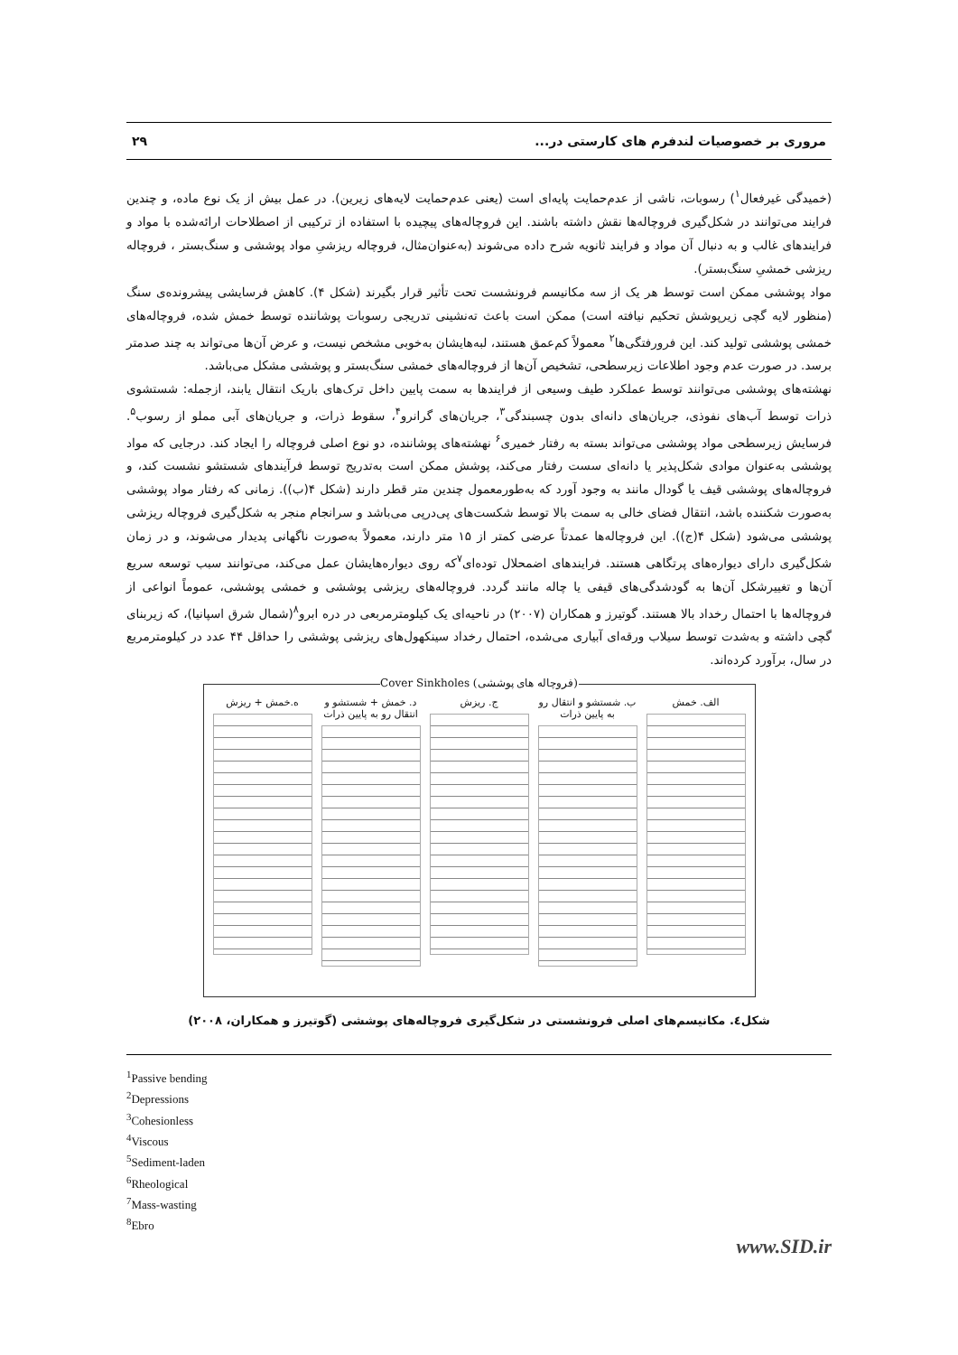مروری بر خصوصیات لندفرم های کارستی در... ۲۹
(خمیدگی غیرفعال<sup>۱</sup>) رسوبات، ناشی از عدم‌حمایت پایه‌ای است (یعنی عدم‌حمایت لایه‌های زیرین). در عمل بیش از یک نوع ماده، و چندین فرایند می‌توانند در شکل‌گیری فروچاله‌ها نقش داشته باشند. این فروچاله‌های پیچیده با استفاده از ترکیبی از اصطلاحات ارائه‌شده با مواد و فرایندهای غالب و به دنبال آن مواد و فرایند ثانویه شرح داده می‌شوند (به‌عنوان‌مثال، فروچاله ریزشیِ مواد پوششی و سنگ‌بستر ، فروچاله ریزشی خمشیِ سنگ‌بستر).
مواد پوششی ممکن است توسط هر یک از سه مکانیسم فرونشست تحت تأثیر قرار بگیرند (شکل ۴). کاهش فرسایشی پیشرونده‌ی سنگ (منظور لایه گچی زیرپوشش تحکیم نیافته است) ممکن است باعث ته‌نشینی تدریجی رسوبات پوشاننده توسط خمش شده، فروچاله‌های خمشی پوششی تولید کند. این فرورفتگی‌ها<sup>۲</sup> معمولاً کم‌عمق هستند، لبه‌هایشان به‌خوبی مشخص نیست، و عرض آن‌ها می‌تواند به چند صدمتر برسد. در صورت عدم وجود اطلاعات زیرسطحی، تشخیص آن‌ها از فروچاله‌های خمشی سنگ‌بستر و پوششی مشکل می‌باشد.
نهشته‌های پوششی می‌توانند توسط عملکرد طیف وسیعی از فرایندها به سمت پایین داخل ترک‌های باریک انتقال یابند، ازجمله: شستشوی ذرات توسط آب‌های نفوذی، جریان‌های دانه‌ای بدون چسبندگی<sup>۳</sup>، جریان‌های گرانرو<sup>۴</sup>، سقوط ذرات، و جریان‌های آبی مملو از رسوب<sup>۵</sup>. فرسایش زیرسطحی مواد پوششی می‌تواند بسته به رفتار خمیری<sup>۶</sup> نهشته‌های پوشاننده، دو نوع اصلی فروچاله را ایجاد کند. درجایی که مواد پوششی به‌عنوان موادی شکل‌پذیر یا دانه‌ای سست رفتار می‌کند، پوشش ممکن است به‌تدریج توسط فرآیندهای شستشو نشست کند، و فروچاله‌های پوششی قیف یا گودال مانند به وجود آورد که به‌طورمعمول چندین متر قطر دارند (شکل ۴(ب)). زمانی که رفتار مواد پوششی به‌صورت شکننده باشد، انتقال فضای خالی به سمت بالا توسط شکست‌های پی‌درپی می‌باشد و سرانجام منجر به شکل‌گیری فروچاله ریزشی پوششی می‌شود (شکل ۴(ج)). این فروچاله‌ها عمدتاً عرضی کمتر از ۱۵ متر دارند، معمولاً به‌صورت ناگهانی پدیدار می‌شوند، و در زمان شکل‌گیری دارای دیواره‌های پرتگاهی هستند. فرایندهای اضمحلال توده‌ای<sup>۷</sup>که روی دیواره‌هایشان عمل می‌کند، می‌توانند سبب توسعه سریع آن‌ها و تغییرشکل آن‌ها به گودشدگی‌های قیفی یا چاله مانند گردد. فروچاله‌های ریزشی پوششی و خمشی پوششی، عموماً انواعی از فروچاله‌ها با احتمال رخداد بالا هستند. گوتیرز و همکاران (۲۰۰۷) در ناحیه‌ای یک کیلومترمربعی در دره ابرو<sup>۸</sup>(شمال شرق اسپانیا)، که زیربنای گچی داشته و به‌شدت توسط سیلاب ورقه‌ای آبیاری می‌شده، احتمال رخداد سینکهول‌های ریزشی پوششی را حداقل ۴۴ عدد در کیلومترمربع در سال، برآورد کرده‌اند.
Cover Sinkholes (فروچاله های پوششی)
الف. خمش ب. شستشو و انتقال رو به پایین ذرات
ج. ریزش د. خمش + شستشو و انتقال رو به پایین ذرات
ه.خمش + ریزش
شکل٤. مکانیسم‌های اصلی فرونشستی در شکل‌گیری فروچاله‌های پوششی (گوتیرز و همکاران، ۲۰۰۸)
<sup>1</sup> Passive bending
<sup>2</sup> Depressions
<sup>3</sup> Cohesionless
<sup>4</sup> Viscous
<sup>5</sup> Sediment-laden
<sup>6</sup> Rheological
<sup>7</sup> Mass-wasting
<sup>8</sup> Ebro
www.SID.ir